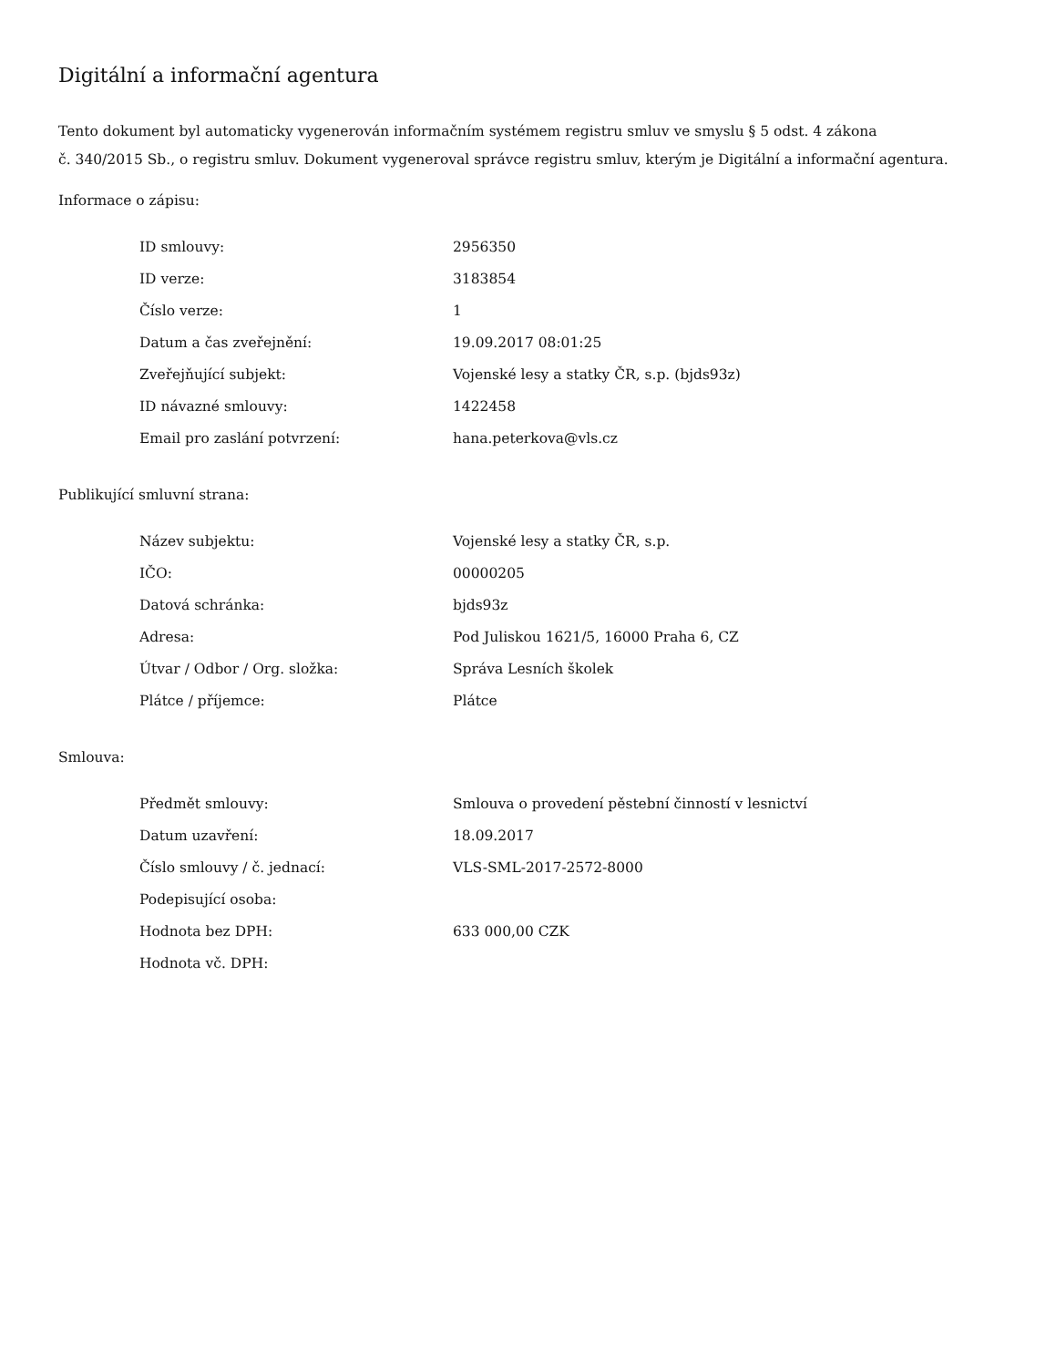Digitální a informační agentura
Tento dokument byl automaticky vygenerován informačním systémem registru smluv ve smyslu § 5 odst. 4 zákona
č. 340/2015 Sb., o registru smluv. Dokument vygeneroval správce registru smluv, kterým je Digitální a informační agentura.
Informace o zápisu:
| ID smlouvy: | 2956350 |
| ID verze: | 3183854 |
| Číslo verze: | 1 |
| Datum a čas zveřejnění: | 19.09.2017 08:01:25 |
| Zveřejňující subjekt: | Vojenské lesy a statky ČR, s.p. (bjds93z) |
| ID návazné smlouvy: | 1422458 |
| Email pro zaslání potvrzení: | hana.peterkova@vls.cz |
Publikující smluvní strana:
| Název subjektu: | Vojenské lesy a statky ČR, s.p. |
| IČO: | 00000205 |
| Datová schránka: | bjds93z |
| Adresa: | Pod Juliskou 1621/5, 16000 Praha 6, CZ |
| Útvar / Odbor / Org. složka: | Správa Lesních školek |
| Plátce / příjemce: | Plátce |
Smlouva:
| Předmět smlouvy: | Smlouva o provedení pěstební činností v lesnictví |
| Datum uzavření: | 18.09.2017 |
| Číslo smlouvy / č. jednací: | VLS-SML-2017-2572-8000 |
| Podepisující osoba: | |
| Hodnota bez DPH: | 633 000,00 CZK |
| Hodnota vč. DPH: | |